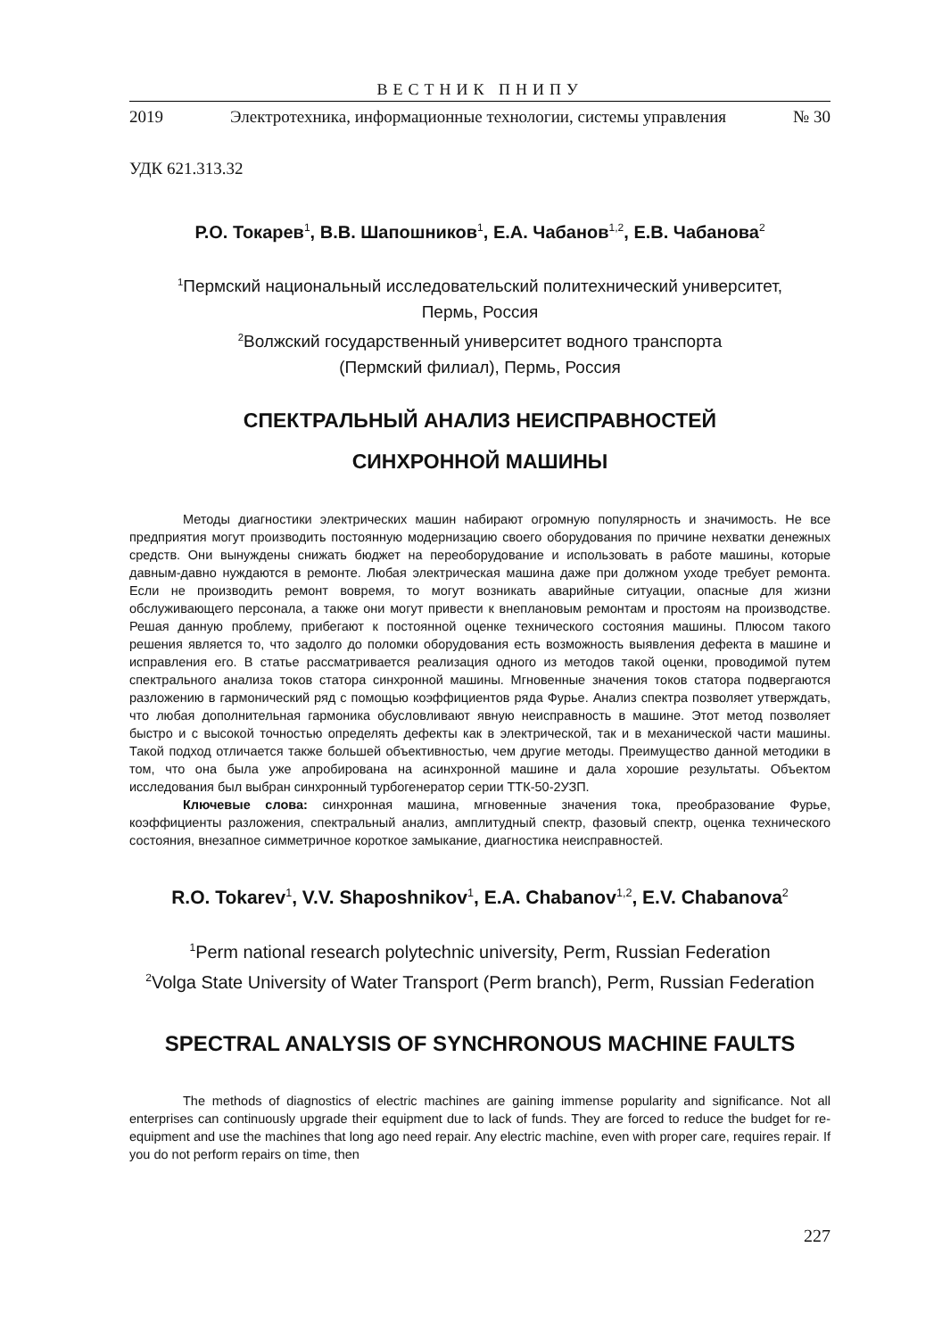ВЕСТНИК ПНИПУ
2019 Электротехника, информационные технологии, системы управления № 30
УДК 621.313.32
Р.О. Токарев<sup>1</sup>, В.В. Шапошников<sup>1</sup>, Е.А. Чабанов<sup>1,2</sup>, Е.В. Чабанова<sup>2</sup>
<sup>1</sup> Пермский национальный исследовательский политехнический университет,
Пермь, Россия
<sup>2</sup> Волжский государственный университет водного транспорта
(Пермский филиал), Пермь, Россия
СПЕКТРАЛЬНЫЙ АНАЛИЗ НЕИСПРАВНОСТЕЙ
СИНХРОННОЙ МАШИНЫ
Методы диагностики электрических машин набирают огромную популярность и значимость. Не все предприятия могут производить постоянную модернизацию своего оборудования по причине нехватки денежных средств. Они вынуждены снижать бюджет на переоборудование и использовать в работе машины, которые давным-давно нуждаются в ремонте. Любая электрическая машина даже при должном уходе требует ремонта. Если не производить ремонт вовремя, то могут возникать аварийные ситуации, опасные для жизни обслуживающего персонала, а также они могут привести к внеплановым ремонтам и простоям на производстве. Решая данную проблему, прибегают к постоянной оценке технического состояния машины. Плюсом такого решения является то, что задолго до поломки оборудования есть возможность выявления дефекта в машине и исправления его. В статье рассматривается реализация одного из методов такой оценки, проводимой путем спектрального анализа токов статора синхронной машины. Мгновенные значения токов статора подвергаются разложению в гармонический ряд с помощью коэффициентов ряда Фурье. Анализ спектра позволяет утверждать, что любая дополнительная гармоника обусловливают явную неисправность в машине. Этот метод позволяет быстро и с высокой точностью определять дефекты как в электрической, так и в механической части машины. Такой подход отличается также большей объективностью, чем другие методы. Преимущество данной методики в том, что она была уже апробирована на асинхронной машине и дала хорошие результаты. Объектом исследования был выбран синхронный турбогенератор серии ТТК-50-2УЗП.
Ключевые слова: синхронная машина, мгновенные значения тока, преобразование Фурье, коэффициенты разложения, спектральный анализ, амплитудный спектр, фазовый спектр, оценка технического состояния, внезапное симметричное короткое замыкание, диагностика неисправностей.
R.O. Tokarev<sup>1</sup>, V.V. Shaposhnikov<sup>1</sup>, E.A. Chabanov<sup>1,2</sup>, E.V. Chabanova<sup>2</sup>
<sup>1</sup> Perm national research polytechnic university, Perm, Russian Federation
<sup>2</sup> Volga State University of Water Transport (Perm branch), Perm, Russian Federation
SPECTRAL ANALYSIS OF SYNCHRONOUS MACHINE FAULTS
The methods of diagnostics of electric machines are gaining immense popularity and significance. Not all enterprises can continuously upgrade their equipment due to lack of funds. They are forced to reduce the budget for re-equipment and use the machines that long ago need repair. Any electric machine, even with proper care, requires repair. If you do not perform repairs on time, then
227